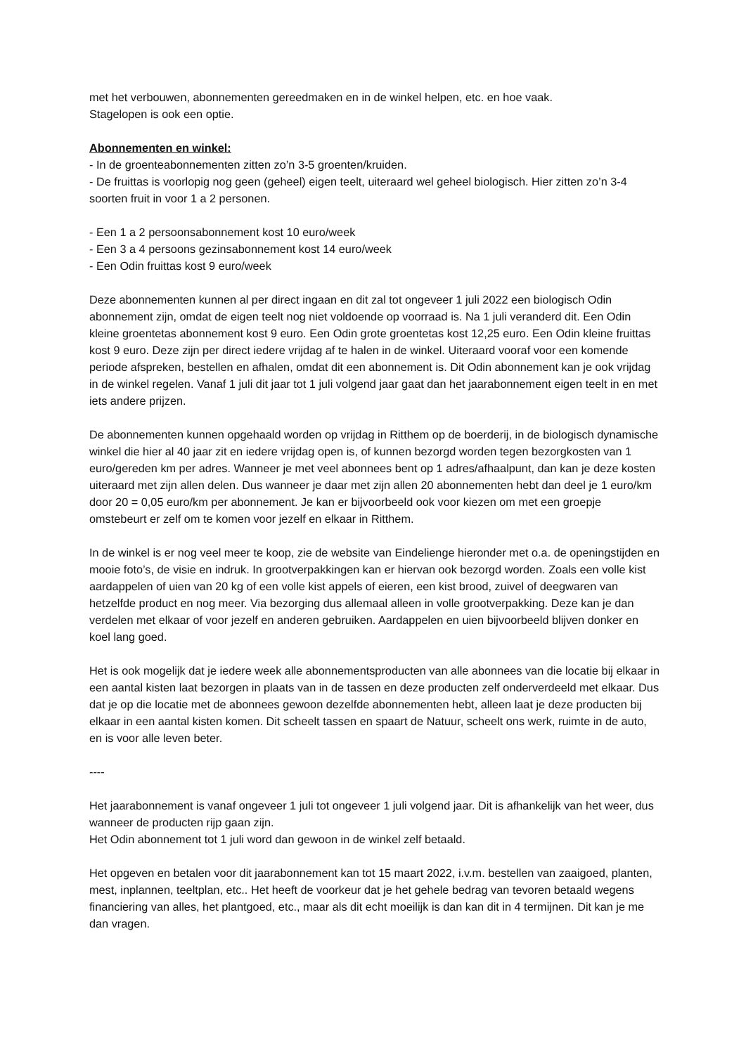met het verbouwen, abonnementen gereedmaken en in de winkel helpen, etc. en hoe vaak.
Stagelopen is ook een optie.
Abonnementen en winkel:
- In de groenteabonnementen zitten zo’n 3-5 groenten/kruiden.
- De fruittas is voorlopig nog geen (geheel) eigen teelt, uiteraard wel geheel biologisch. Hier zitten zo’n 3-4 soorten fruit in voor 1 a 2 personen.
- Een 1 a 2 persoonsabonnement kost 10 euro/week
- Een 3 a 4 persoons gezinsabonnement kost 14 euro/week
- Een Odin fruittas kost 9 euro/week
Deze abonnementen kunnen al per direct ingaan en dit zal tot ongeveer 1 juli 2022 een biologisch Odin abonnement zijn, omdat de eigen teelt nog niet voldoende op voorraad is. Na 1 juli veranderd dit. Een Odin kleine groentetas abonnement kost 9 euro. Een Odin grote groentetas kost 12,25 euro. Een Odin kleine fruittas kost 9 euro. Deze zijn per direct iedere vrijdag af te halen in de winkel. Uiteraard vooraf voor een komende periode afspreken, bestellen en afhalen, omdat dit een abonnement is. Dit Odin abonnement kan je ook vrijdag in de winkel regelen. Vanaf 1 juli dit jaar tot 1 juli volgend jaar gaat dan het jaarabonnement eigen teelt in en met iets andere prijzen.
De abonnementen kunnen opgehaald worden op vrijdag in Ritthem op de boerderij, in de biologisch dynamische winkel die hier al 40 jaar zit en iedere vrijdag open is, of kunnen bezorgd worden tegen bezorgkosten van 1 euro/gereden km per adres. Wanneer je met veel abonnees bent op 1 adres/afhaalpunt, dan kan je deze kosten uiteraard met zijn allen delen. Dus wanneer je daar met zijn allen 20 abonnementen hebt dan deel je 1 euro/km door 20 = 0,05 euro/km per abonnement. Je kan er bijvoorbeeld ook voor kiezen om met een groepje omstebeurt er zelf om te komen voor jezelf en elkaar in Ritthem.
In de winkel is er nog veel meer te koop, zie de website van Eindeliengе hieronder met o.a. de openingstijden en mooie foto’s, de visie en indruk. In grootverpakkingen kan er hiervan ook bezorgd worden. Zoals een volle kist aardappelen of uien van 20 kg of een volle kist appels of eieren, een kist brood, zuivel of deegwaren van hetzelfde product en nog meer. Via bezorging dus allemaal alleen in volle grootverpakking. Deze kan je dan verdelen met elkaar of voor jezelf en anderen gebruiken. Aardappelen en uien bijvoorbeeld blijven donker en koel lang goed.
Het is ook mogelijk dat je iedere week alle abonnementsproducten van alle abonnees van die locatie bij elkaar in een aantal kisten laat bezorgen in plaats van in de tassen en deze producten zelf onderverdeeld met elkaar. Dus dat je op die locatie met de abonnees gewoon dezelfde abonnementen hebt, alleen laat je deze producten bij elkaar in een aantal kisten komen. Dit scheelt tassen en spaart de Natuur, scheelt ons werk, ruimte in de auto, en is voor alle leven beter.
----
Het jaarabonnement is vanaf ongeveer 1 juli tot ongeveer 1 juli volgend jaar. Dit is afhankelijk van het weer, dus wanneer de producten rijp gaan zijn.
Het Odin abonnement tot 1 juli word dan gewoon in de winkel zelf betaald.
Het opgeven en betalen voor dit jaarabonnement kan tot 15 maart 2022, i.v.m. bestellen van zaaigoed, planten, mest, inplannen, teeltplan, etc.. Het heeft de voorkeur dat je het gehele bedrag van tevoren betaald wegens financiering van alles, het plantgoed, etc., maar als dit echt moeilijk is dan kan dit in 4 termijnen. Dit kan je me dan vragen.